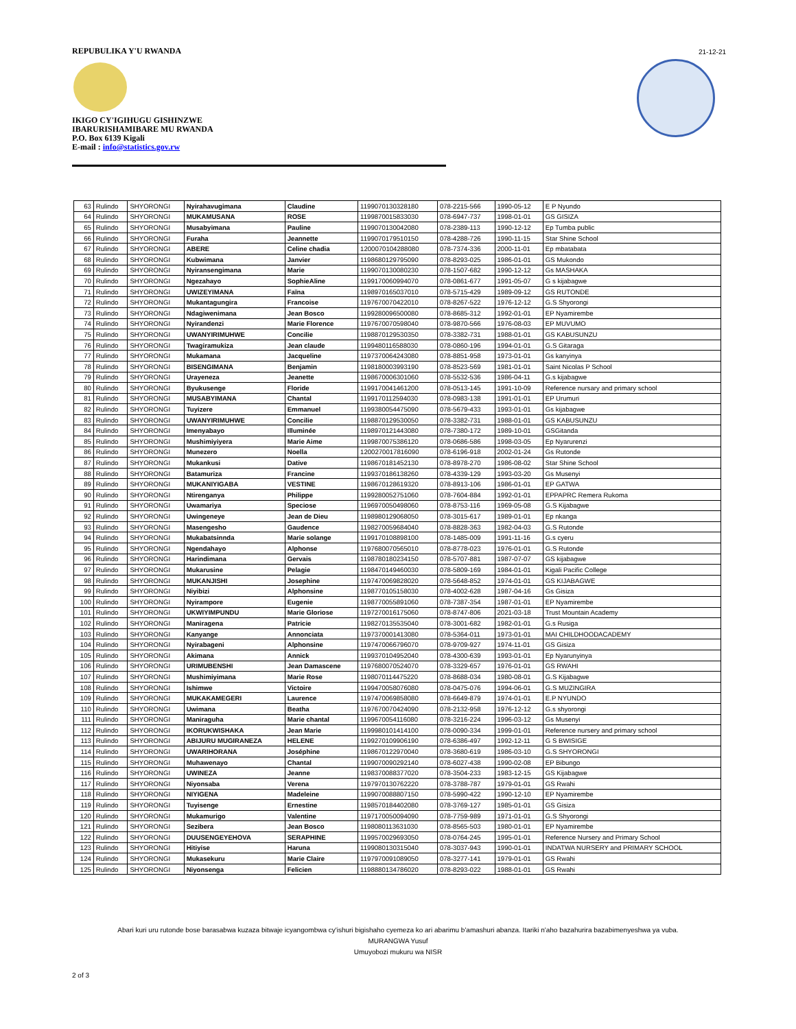REPUBULIKA Y'U RWANDA
IKIGO CY'IGIHUGU GISHINZWE
IBARURISHAMIBARE MU RWANDA
P.O. Box 6139 Kigali
E-mail : info@statistics.gov.rw
21-12-21
| 63 | Rulindo | SHYORONGI | Nyirahavugimana | Claudine | 1199070130328180 | 078-2215-566 | 1990-05-12 | E P Nyundo |
| 64 | Rulindo | SHYORONGI | MUKAMUSANA | ROSE | 1199870015833030 | 078-6947-737 | 1998-01-01 | GS GISIZA |
| 65 | Rulindo | SHYORONGI | Musabyimana | Pauline | 1199070130042080 | 078-2389-113 | 1990-12-12 | Ep Tumba public |
| 66 | Rulindo | SHYORONGI | Furaha | Jeannette | 1199070179510150 | 078-4288-726 | 1990-11-15 | Star Shine School |
| 67 | Rulindo | SHYORONGI | ABERE | Celine chadia | 1200070104288080 | 078-7374-336 | 2000-11-01 | Ep mbatabata |
| 68 | Rulindo | SHYORONGI | Kubwimana | Janvier | 1198680129795090 | 078-8293-025 | 1986-01-01 | GS Mukondo |
| 69 | Rulindo | SHYORONGI | Nyiransengimana | Marie | 1199070130080230 | 078-1507-682 | 1990-12-12 | Gs MASHAKA |
| 70 | Rulindo | SHYORONGI | Ngezahayo | SophieAline | 1199170060994070 | 078-0861-677 | 1991-05-07 | G s kijabagwe |
| 71 | Rulindo | SHYORONGI | UWIZEYIMANA | Faïna | 1198970165037010 | 078-5715-429 | 1989-09-12 | GS RUTONDE |
| 72 | Rulindo | SHYORONGI | Mukantagungira | Francoise | 1197670070422010 | 078-8267-522 | 1976-12-12 | G.S Shyorongi |
| 73 | Rulindo | SHYORONGI | Ndagiwenimana | Jean Bosco | 1199280096500080 | 078-8685-312 | 1992-01-01 | EP Nyamirembe |
| 74 | Rulindo | SHYORONGI | Nyirandenzi | Marie Florence | 1197670070598040 | 078-9870-566 | 1976-08-03 | EP MUVUMO |
| 75 | Rulindo | SHYORONGI | UWANYIRIMUHWE | Concilie | 1198870129530350 | 078-3382-731 | 1988-01-01 | GS KABUSUNZU |
| 76 | Rulindo | SHYORONGI | Twagiramukiza | Jean claude | 1199480116588030 | 078-0860-196 | 1994-01-01 | G.S Gitaraga |
| 77 | Rulindo | SHYORONGI | Mukamana | Jacqueline | 1197370064243080 | 078-8851-958 | 1973-01-01 | Gs kanyinya |
| 78 | Rulindo | SHYORONGI | BISENGIMANA | Benjamin | 1198180003993190 | 078-8523-569 | 1981-01-01 | Saint Nicolas P School |
| 79 | Rulindo | SHYORONGI | Urayeneza | Jeanette | 1198670006301060 | 078-5532-536 | 1986-04-11 | G.s kijabagwe |
| 80 | Rulindo | SHYORONGI | Byukusenge | Floride | 1199170041461200 | 078-0513-145 | 1991-10-09 | Reference nursary and primary school |
| 81 | Rulindo | SHYORONGI | MUSABYIMANA | Chantal | 1199170112594030 | 078-0983-138 | 1991-01-01 | EP Urumuri |
| 82 | Rulindo | SHYORONGI | Tuyizere | Emmanuel | 1199380054475090 | 078-5679-433 | 1993-01-01 | Gs kijabagwe |
| 83 | Rulindo | SHYORONGI | UWANYIRIMUHWE | Concilie | 1198870129530050 | 078-3382-731 | 1988-01-01 | GS KABUSUNZU |
| 84 | Rulindo | SHYORONGI | Imenyabayo | Illuminée | 1198970121443080 | 078-7380-172 | 1989-10-01 | GSGitanda |
| 85 | Rulindo | SHYORONGI | Mushimiyiyera | Marie Aime | 1199870075386120 | 078-0686-586 | 1998-03-05 | Ep Nyarurenzi |
| 86 | Rulindo | SHYORONGI | Munezero | Noella | 1200270017816090 | 078-6196-918 | 2002-01-24 | Gs Rutonde |
| 87 | Rulindo | SHYORONGI | Mukankusi | Dative | 1198670181452130 | 078-8978-270 | 1986-08-02 | Star Shine School |
| 88 | Rulindo | SHYORONGI | Batamuriza | Francine | 1199370186138260 | 078-4339-129 | 1993-03-20 | Gs Musenyi |
| 89 | Rulindo | SHYORONGI | MUKANIYIGABA | VESTINE | 1198670128619320 | 078-8913-106 | 1986-01-01 | EP GATWA |
| 90 | Rulindo | SHYORONGI | Ntirenganya | Philippe | 1199280052751060 | 078-7604-884 | 1992-01-01 | EPPAPRC Remera Rukoma |
| 91 | Rulindo | SHYORONGI | Uwamariya | Speciose | 1196970050498060 | 078-8753-116 | 1969-05-08 | G.S Kijabagwe |
| 92 | Rulindo | SHYORONGI | Uwingeneye | Jean de Dieu | 1198980129068050 | 078-3015-617 | 1989-01-01 | Ep nkanga |
| 93 | Rulindo | SHYORONGI | Masengesho | Gaudence | 1198270059684040 | 078-8828-363 | 1982-04-03 | G.S Rutonde |
| 94 | Rulindo | SHYORONGI | Mukabatsinnda | Marie solange | 1199170108898100 | 078-1485-009 | 1991-11-16 | G.s cyeru |
| 95 | Rulindo | SHYORONGI | Ngendahayo | Alphonse | 1197680070565010 | 078-8778-023 | 1976-01-01 | G.S Rutonde |
| 96 | Rulindo | SHYORONGI | Harindimana | Gervais | 1198780180234150 | 078-5707-881 | 1987-07-07 | GS kijabagwe |
| 97 | Rulindo | SHYORONGI | Mukarusine | Pelagie | 1198470149460030 | 078-5809-169 | 1984-01-01 | Kigali Pacific College |
| 98 | Rulindo | SHYORONGI | MUKANJISHI | Josephine | 1197470069828020 | 078-5648-852 | 1974-01-01 | GS KIJABAGWE |
| 99 | Rulindo | SHYORONGI | Niyibizi | Alphonsine | 1198770105158030 | 078-4002-628 | 1987-04-16 | Gs Gisiza |
| 100 | Rulindo | SHYORONGI | Nyirampore | Eugenie | 1198770055891060 | 078-7387-354 | 1987-01-01 | EP Nyamirembe |
| 101 | Rulindo | SHYORONGI | UKWIYIMPUNDU | Marie Gloriose | 1197270016175060 | 078-8747-806 | 2021-03-18 | Trust Mountain Academy |
| 102 | Rulindo | SHYORONGI | Maniragena | Patricie | 1198270135535040 | 078-3001-682 | 1982-01-01 | G.s Rusiga |
| 103 | Rulindo | SHYORONGI | Kanyange | Annonciata | 1197370001413080 | 078-5364-011 | 1973-01-01 | MAI CHILDHOODACADEMY |
| 104 | Rulindo | SHYORONGI | Nyirabageni | Alphonsine | 1197470066796070 | 078-9709-927 | 1974-11-01 | GS Gisiza |
| 105 | Rulindo | SHYORONGI | Akimana | Annick | 1199370104952040 | 078-4300-639 | 1993-01-01 | Ep Nyarunyinya |
| 106 | Rulindo | SHYORONGI | URIMUBENSHI | Jean Damascene | 1197680070524070 | 078-3329-657 | 1976-01-01 | GS RWAHI |
| 107 | Rulindo | SHYORONGI | Mushimiyimana | Marie Rose | 1198070114475220 | 078-8688-034 | 1980-08-01 | G.S Kijabagwe |
| 108 | Rulindo | SHYORONGI | Ishimwe | Victoire | 1199470058076080 | 078-0475-076 | 1994-06-01 | G.S MUZINGIRA |
| 109 | Rulindo | SHYORONGI | MUKAKAMEGERI | Laurence | 1197470069858080 | 078-6649-879 | 1974-01-01 | E.P NYUNDO |
| 110 | Rulindo | SHYORONGI | Uwimana | Beatha | 1197670070424090 | 078-2132-958 | 1976-12-12 | G.s shyorongi |
| 111 | Rulindo | SHYORONGI | Maniraguha | Marie chantal | 1199670054116080 | 078-3216-224 | 1996-03-12 | Gs Musenyi |
| 112 | Rulindo | SHYORONGI | IKORUKWISHAKA | Jean Marie | 1199980101414100 | 078-0090-334 | 1999-01-01 | Reference nursery and primary school |
| 113 | Rulindo | SHYORONGI | ABIJURU MUGIRANEZA | HELENE | 1199270109906190 | 078-6386-497 | 1992-12-11 | G S BWISIGE |
| 114 | Rulindo | SHYORONGI | UWARIHORANA | Joséphine | 1198670122970040 | 078-3680-619 | 1986-03-10 | G.S SHYORONGI |
| 115 | Rulindo | SHYORONGI | Muhawenayo | Chantal | 1199070090292140 | 078-6027-438 | 1990-02-08 | EP Bibungo |
| 116 | Rulindo | SHYORONGI | UWINEZA | Jeanne | 1198370088377020 | 078-3504-233 | 1983-12-15 | GS Kijabagwe |
| 117 | Rulindo | SHYORONGI | Niyonsaba | Verena | 1197970130762220 | 078-3788-787 | 1979-01-01 | GS Rwahi |
| 118 | Rulindo | SHYORONGI | NIYIGENA | Madeleine | 1199070088807150 | 078-5990-422 | 1990-12-10 | EP Nyamirembe |
| 119 | Rulindo | SHYORONGI | Tuyisenge | Ernestine | 1198570184402080 | 078-3769-127 | 1985-01-01 | GS Gisiza |
| 120 | Rulindo | SHYORONGI | Mukamurigo | Valentine | 1197170050094090 | 078-7759-989 | 1971-01-01 | G.S Shyorongi |
| 121 | Rulindo | SHYORONGI | Sezibera | Jean Bosco | 1198080113631030 | 078-8565-503 | 1980-01-01 | EP Nyamirembe |
| 122 | Rulindo | SHYORONGI | DUUSENGEYEHOVA | SERAPHINE | 1199570029693050 | 078-0764-245 | 1995-01-01 | Reference Nursery and Primary School |
| 123 | Rulindo | SHYORONGI | Hitiyise | Haruna | 1199080130315040 | 078-3037-943 | 1990-01-01 | INDATWA NURSERY and PRIMARY SCHOOL |
| 124 | Rulindo | SHYORONGI | Mukasekuru | Marie Claire | 1197970091089050 | 078-3277-141 | 1979-01-01 | GS Rwahi |
| 125 | Rulindo | SHYORONGI | Niyonsenga | Felicien | 1198880134786020 | 078-8293-022 | 1988-01-01 | GS Rwahi |
Abari kuri uru rutonde bose barasabwa kuzaza bitwaje icyangombwa cy'ishuri bigishaho cyemeza ko ari abarimu b'amashuri abanza. Itariki n'aho bazahurira bazabimenyeshwa ya vuba.
MURANGWA Yusuf
Umuyobozi mukuru wa NISR
2 of 3